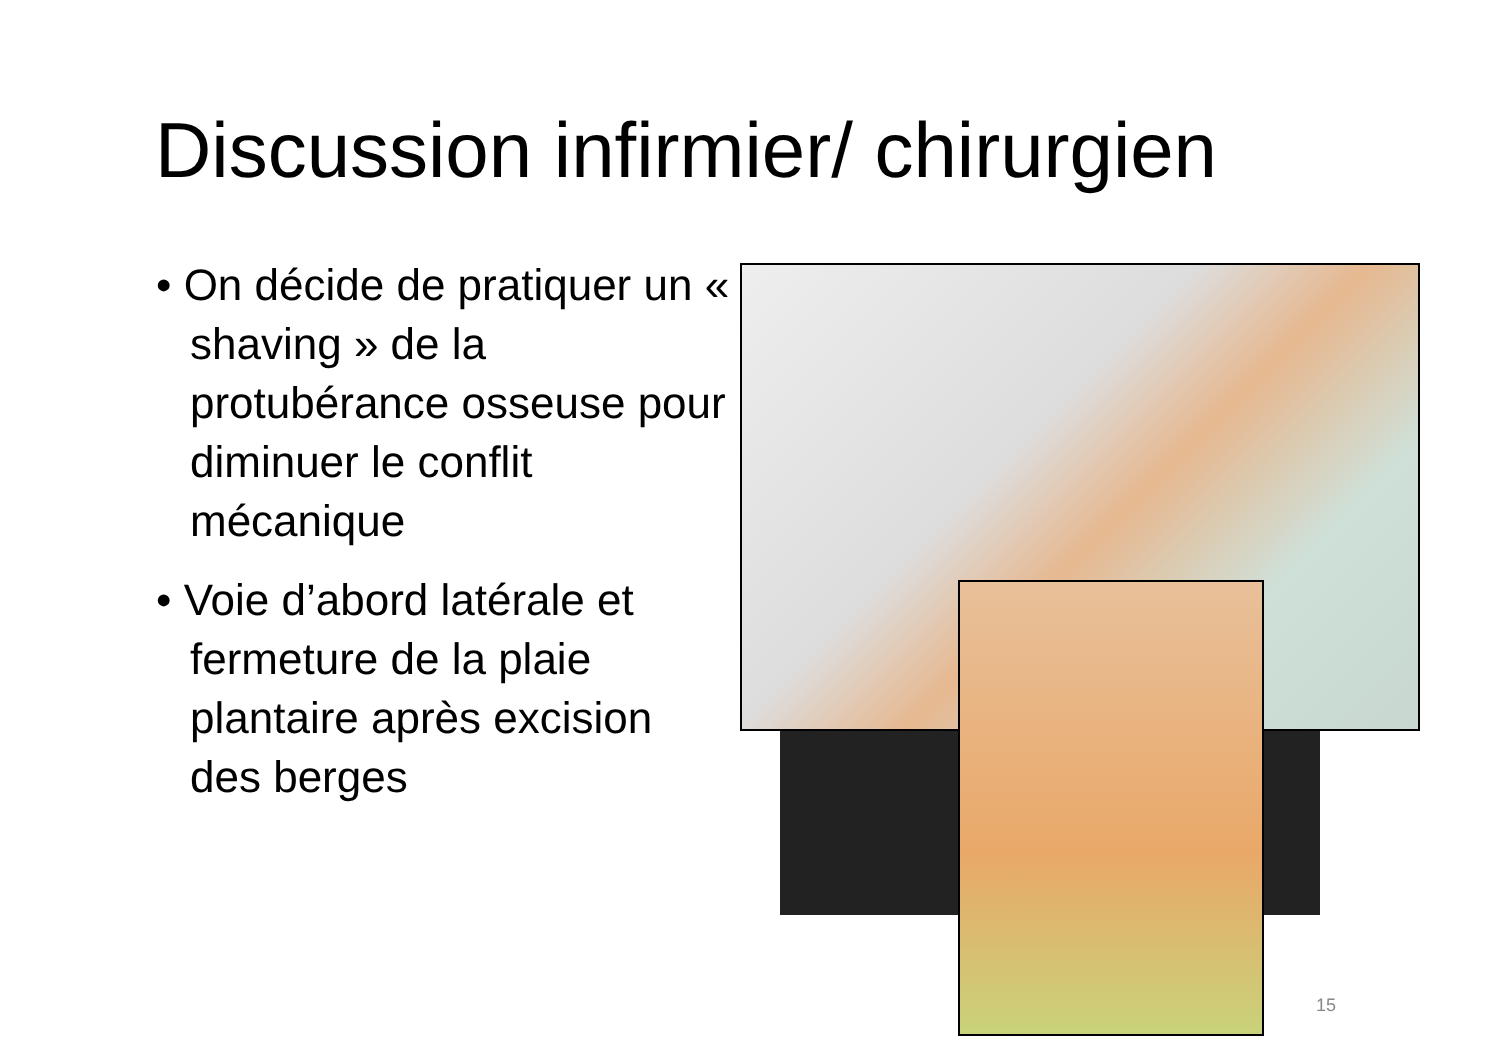Discussion infirmier/ chirurgien
• On décide de pratiquer un « shaving » de la protubérance osseuse pour diminuer le conflit mécanique
• Voie d’abord latérale et fermeture de la plaie plantaire après excision des berges
15